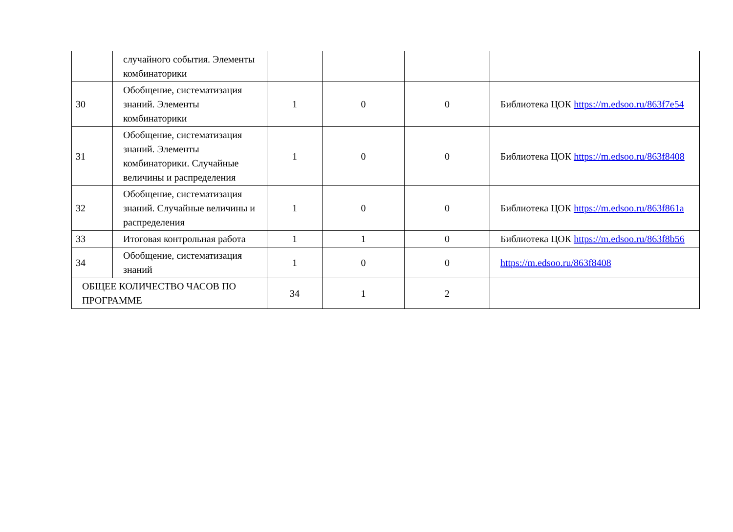| | случайного события. Элементы комбинаторики | | | | |
| 30 | Обобщение, систематизация знаний. Элементы комбинаторики | 1 | 0 | 0 | Библиотека ЦОК https://m.edsoo.ru/863f7e54 |
| 31 | Обобщение, систематизация знаний. Элементы комбинаторики. Случайные величины и распределения | 1 | 0 | 0 | Библиотека ЦОК https://m.edsoo.ru/863f8408 |
| 32 | Обобщение, систематизация знаний. Случайные величины и распределения | 1 | 0 | 0 | Библиотека ЦОК https://m.edsoo.ru/863f861a |
| 33 | Итоговая контрольная работа | 1 | 1 | 0 | Библиотека ЦОК https://m.edsoo.ru/863f8b56 |
| 34 | Обобщение, систематизация знаний | 1 | 0 | 0 | https://m.edsoo.ru/863f8408 |
| ОБЩЕЕ КОЛИЧЕСТВО ЧАСОВ ПО ПРОГРАММЕ | | 34 | 1 | 2 | |